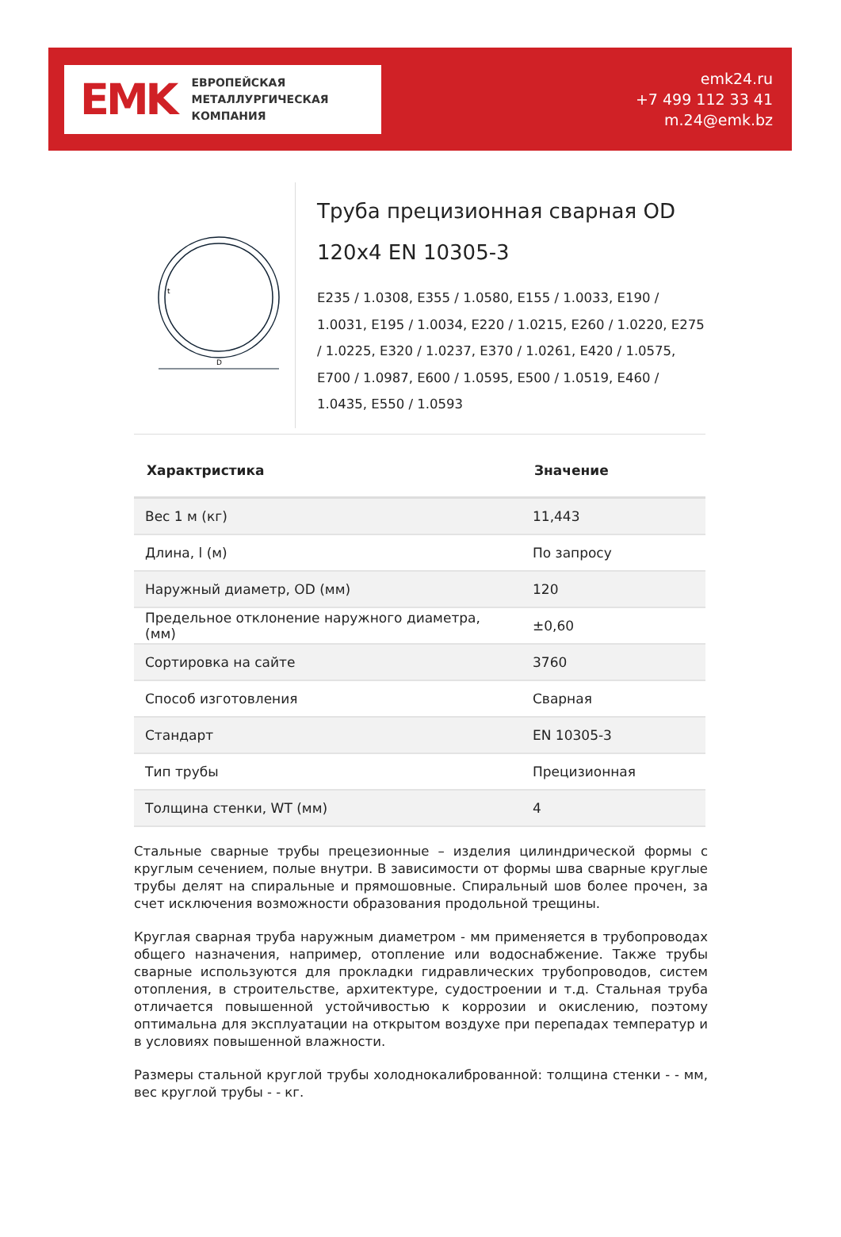EMK
ЕВРОПЕЙСКАЯ
МЕТАЛЛУРГИЧЕСКАЯ
КОМПАНИЯ
emk24.ru
+7 499 112 33 41
m.24@emk.bz
D
t
Труба прецизионная сварная OD 120x4 EN 10305-3
E235 / 1.0308, E355 / 1.0580, E155 / 1.0033, E190 / 1.0031, E195 / 1.0034, E220 / 1.0215, E260 / 1.0220, E275 / 1.0225, E320 / 1.0237, E370 / 1.0261, E420 / 1.0575, E700 / 1.0987, E600 / 1.0595, E500 / 1.0519, E460 / 1.0435, E550 / 1.0593
| Характристика | Значение |
| --- | --- |
| Вес 1 м (кг) | 11,443 |
| Длина, l (м) | По запросу |
| Наружный диаметр, OD (мм) | 120 |
| Предельное отклонение наружного диаметра, (мм) | ±0,60 |
| Сортировка на сайте | 3760 |
| Способ изготовления | Сварная |
| Стандарт | EN 10305-3 |
| Тип трубы | Прецизионная |
| Толщина стенки, WT (мм) | 4 |
Стальные сварные трубы прецезионные – изделия цилиндрической формы с круглым сечением, полые внутри. В зависимости от формы шва сварные круглые трубы делят на спиральные и прямошовные. Спиральный шов более прочен, за счет исключения возможности образования продольной трещины.
Круглая сварная труба наружным диаметром - мм применяется в трубопроводах общего назначения, например, отопление или водоснабжение. Также трубы сварные используются для прокладки гидравлических трубопроводов, систем отопления, в строительстве, архитектуре, судостроении и т.д. Стальная труба отличается повышенной устойчивостью к коррозии и окислению, поэтому оптимальна для эксплуатации на открытом воздухе при перепадах температур и в условиях повышенной влажности.
Размеры стальной круглой трубы холоднокалиброванной: толщина стенки - - мм, вес круглой трубы - - кг.